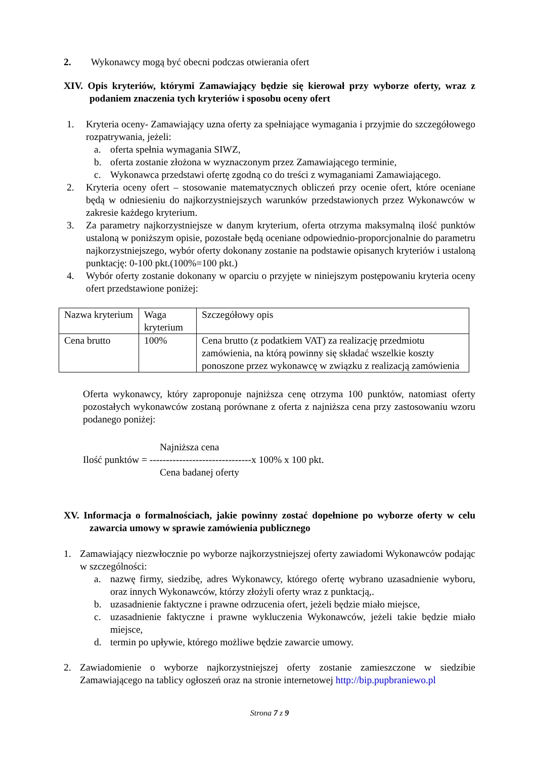2. Wykonawcy mogą być obecni podczas otwierania ofert
XIV. Opis kryteriów, którymi Zamawiający będzie się kierował przy wyborze oferty, wraz z podaniem znaczenia tych kryteriów i sposobu oceny ofert
1. Kryteria oceny- Zamawiający uzna oferty za spełniające wymagania i przyjmie do szczegółowego rozpatrywania, jeżeli:
a. oferta spełnia wymagania SIWZ,
b. oferta zostanie złożona w wyznaczonym przez Zamawiającego terminie,
c. Wykonawca przedstawi ofertę zgodną co do treści z wymaganiami Zamawiającego.
2. Kryteria oceny ofert – stosowanie matematycznych obliczeń przy ocenie ofert, które oceniane będą w odniesieniu do najkorzystniejszych warunków przedstawionych przez Wykonawców w zakresie każdego kryterium.
3. Za parametry najkorzystniejsze w danym kryterium, oferta otrzyma maksymalną ilość punktów ustaloną w poniższym opisie, pozostałe będą oceniane odpowiednio-proporcjonalnie do parametru najkorzystniejszego, wybór oferty dokonany zostanie na podstawie opisanych kryteriów i ustaloną punktację: 0-100 pkt.(100%=100 pkt.)
4. Wybór oferty zostanie dokonany w oparciu o przyjęte w niniejszym postępowaniu kryteria oceny ofert przedstawione poniżej:
| Nazwa kryterium | Waga kryterium | Szczegółowy opis |
| Cena brutto | 100% | Cena brutto (z podatkiem VAT) za realizację przedmiotu zamówienia, na którą powinny się składać wszelkie koszty ponoszone przez wykonawcę w związku z realizacją zamówienia |
Oferta wykonawcy, który zaproponuje najniższa cenę otrzyma 100 punktów, natomiast oferty pozostałych wykonawców zostaną porównane z oferta z najniższa cena przy zastosowaniu wzoru podanego poniżej:
Najniższa cena
Ilość punktów = -------------------------------x 100% x 100 pkt.
Cena badanej oferty
XV. Informacja o formalnościach, jakie powinny zostać dopełnione po wyborze oferty w celu zawarcia umowy w sprawie zamówienia publicznego
1. Zamawiający niezwłocznie po wyborze najkorzystniejszej oferty zawiadomi Wykonawców podając w szczególności:
a. nazwę firmy, siedzibę, adres Wykonawcy, którego ofertę wybrano uzasadnienie wyboru, oraz innych Wykonawców, którzy złożyli oferty wraz z punktacją,.
b. uzasadnienie faktyczne i prawne odrzucenia ofert, jeżeli będzie miało miejsce,
c. uzasadnienie faktyczne i prawne wykluczenia Wykonawców, jeżeli takie będzie miało miejsce,
d. termin po upływie, którego możliwe będzie zawarcie umowy.
2. Zawiadomienie o wyborze najkorzystniejszej oferty zostanie zamieszczone w siedzibie Zamawiającego na tablicy ogłoszeń oraz na stronie internetowej http://bip.pupbraniewo.pl
Strona 7 z 9